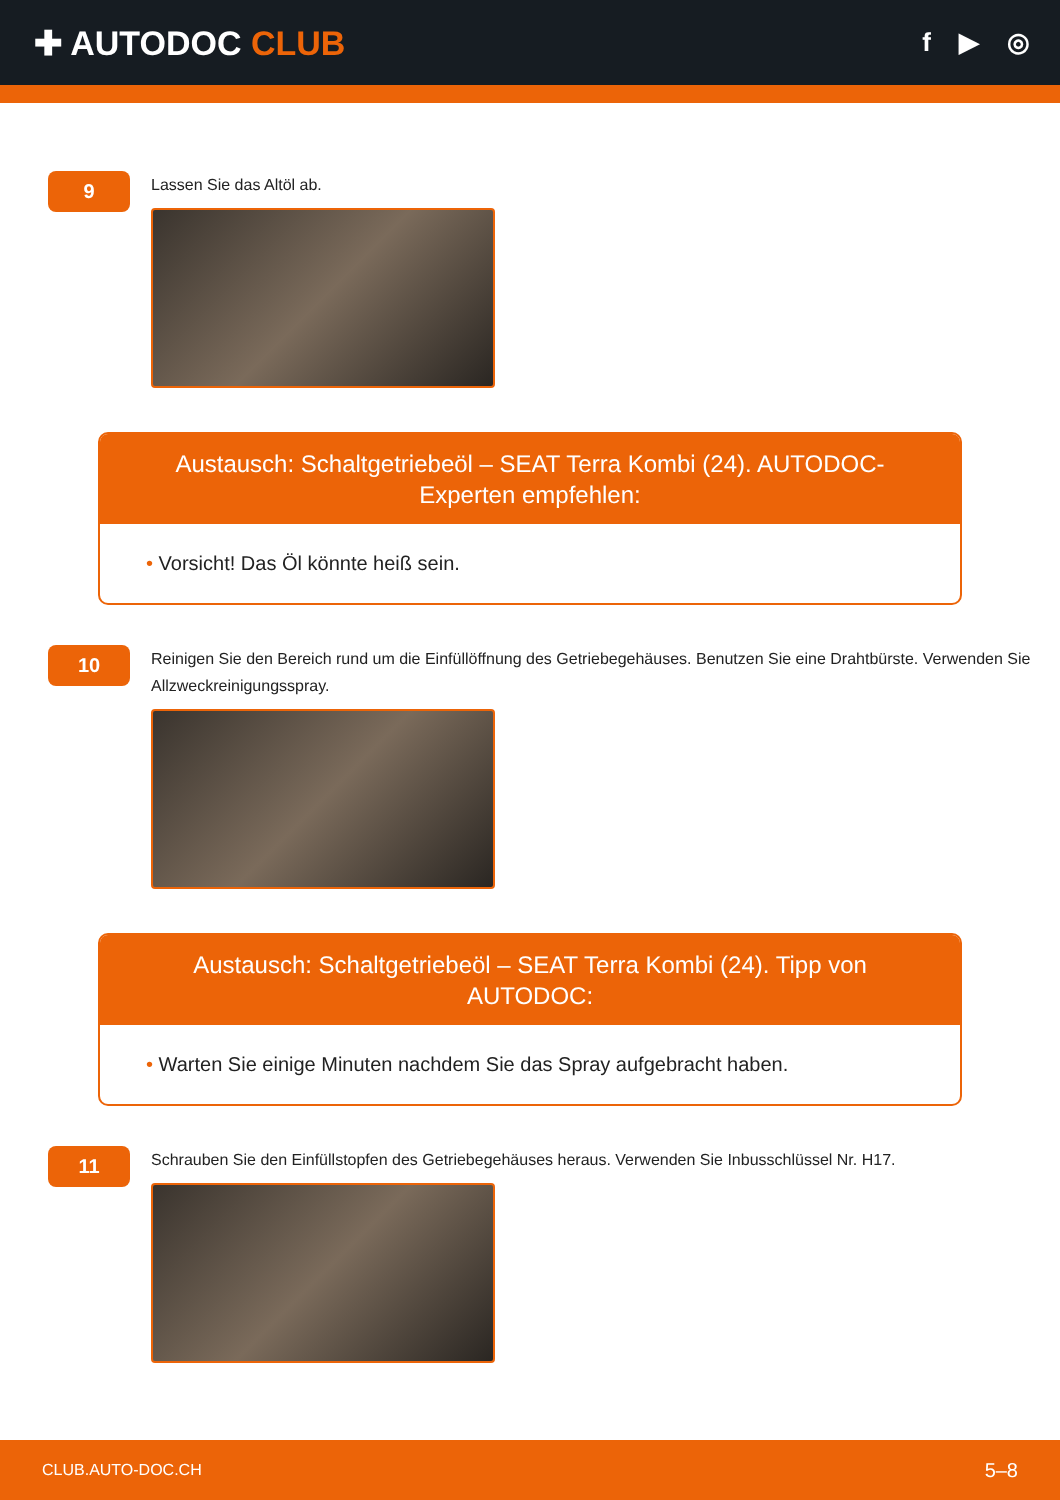✚ AUTODOC CLUB
f ▶ ◎
9
Lassen Sie das Altöl ab.
Austausch: Schaltgetriebeöl – SEAT Terra Kombi (24). AUTODOC-Experten empfehlen:
• Vorsicht! Das Öl könnte heiß sein.
10
Reinigen Sie den Bereich rund um die Einfüllöffnung des Getriebegehäuses. Benutzen Sie eine Drahtbürste. Verwenden Sie Allzweckreinigungsspray.
Austausch: Schaltgetriebeöl – SEAT Terra Kombi (24). Tipp von AUTODOC:
• Warten Sie einige Minuten nachdem Sie das Spray aufgebracht haben.
11
Schrauben Sie den Einfüllstopfen des Getriebegehäuses heraus. Verwenden Sie Inbusschlüssel Nr. H17.
CLUB.AUTO-DOC.CH 5–8